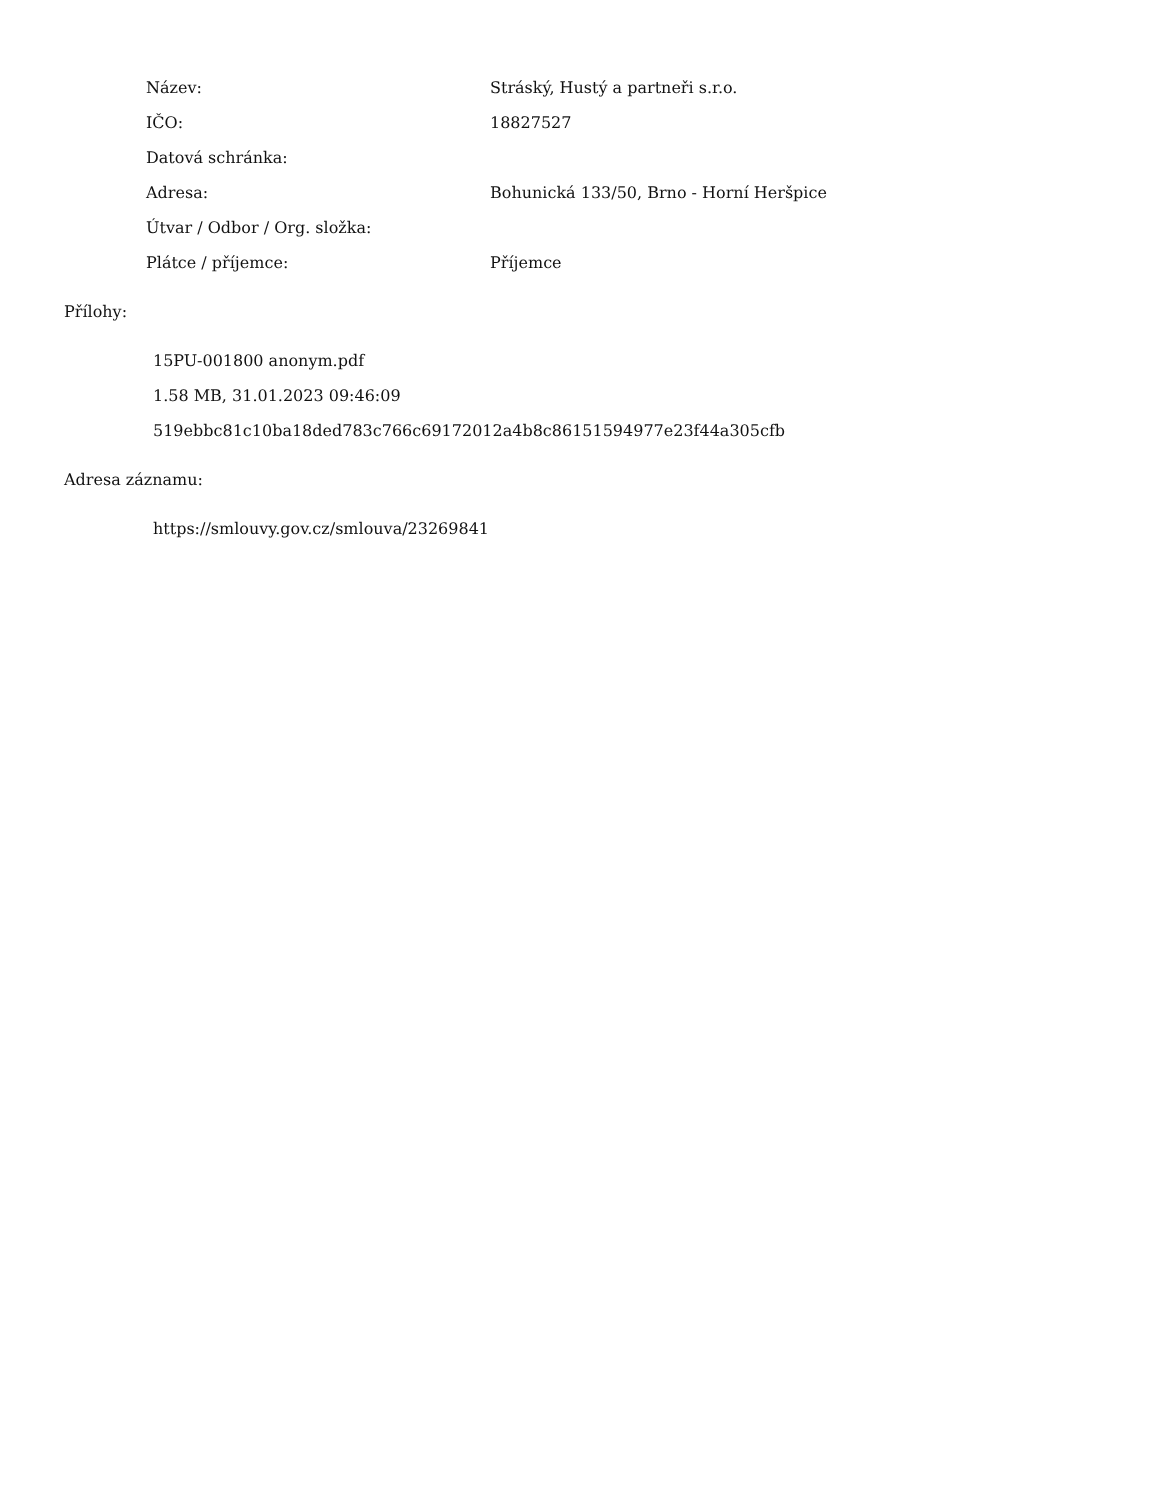| Název: | Stráský, Hustý a partneři s.r.o. |
| IČO: | 18827527 |
| Datová schránka: | |
| Adresa: | Bohunická 133/50, Brno - Horní Heršpice |
| Útvar / Odbor / Org. složka: | |
| Plátce / příjemce: | Příjemce |
Přílohy:
15PU-001800 anonym.pdf
1.58 MB, 31.01.2023 09:46:09
519ebbc81c10ba18ded783c766c69172012a4b8c86151594977e23f44a305cfb
Adresa záznamu:
https://smlouvy.gov.cz/smlouva/23269841